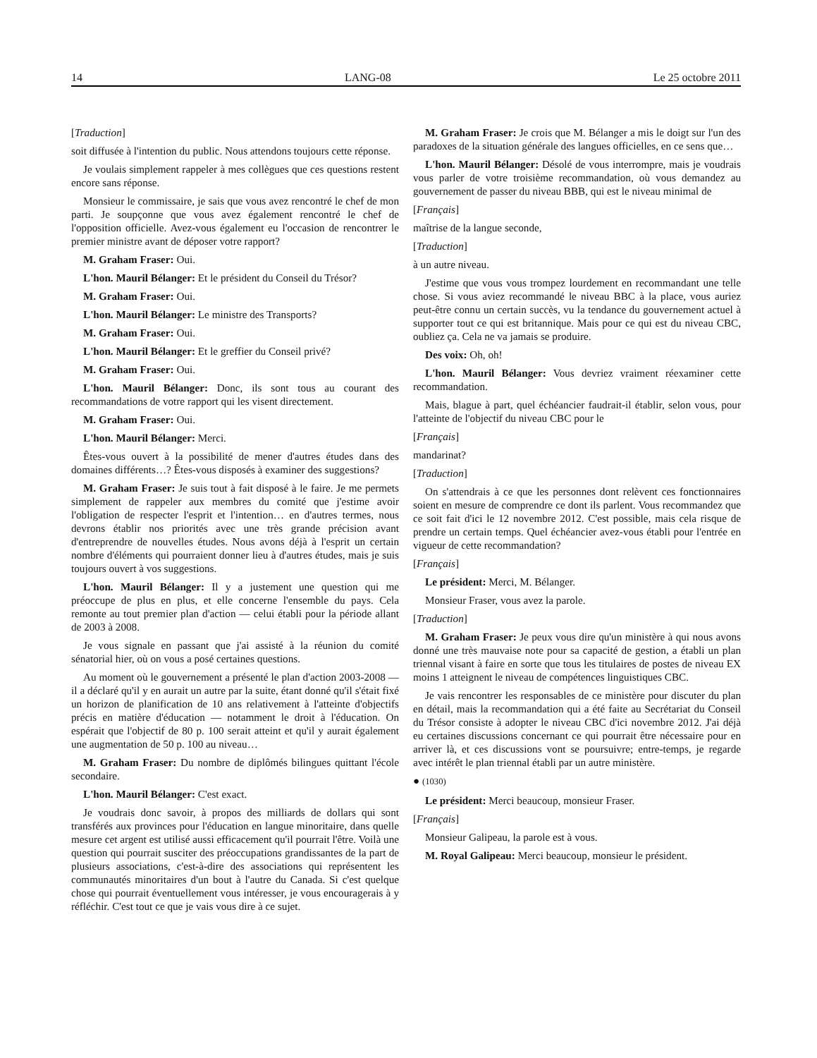14 LANG-08 Le 25 octobre 2011
[Traduction]
soit diffusée à l'intention du public. Nous attendons toujours cette réponse.
Je voulais simplement rappeler à mes collègues que ces questions restent encore sans réponse.
Monsieur le commissaire, je sais que vous avez rencontré le chef de mon parti. Je soupçonne que vous avez également rencontré le chef de l'opposition officielle. Avez-vous également eu l'occasion de rencontrer le premier ministre avant de déposer votre rapport?
M. Graham Fraser: Oui.
L'hon. Mauril Bélanger: Et le président du Conseil du Trésor?
M. Graham Fraser: Oui.
L'hon. Mauril Bélanger: Le ministre des Transports?
M. Graham Fraser: Oui.
L'hon. Mauril Bélanger: Et le greffier du Conseil privé?
M. Graham Fraser: Oui.
L'hon. Mauril Bélanger: Donc, ils sont tous au courant des recommandations de votre rapport qui les visent directement.
M. Graham Fraser: Oui.
L'hon. Mauril Bélanger: Merci.
Êtes-vous ouvert à la possibilité de mener d'autres études dans des domaines différents…? Êtes-vous disposés à examiner des suggestions?
M. Graham Fraser: Je suis tout à fait disposé à le faire. Je me permets simplement de rappeler aux membres du comité que j'estime avoir l'obligation de respecter l'esprit et l'intention… en d'autres termes, nous devrons établir nos priorités avec une très grande précision avant d'entreprendre de nouvelles études. Nous avons déjà à l'esprit un certain nombre d'éléments qui pourraient donner lieu à d'autres études, mais je suis toujours ouvert à vos suggestions.
L'hon. Mauril Bélanger: Il y a justement une question qui me préoccupe de plus en plus, et elle concerne l'ensemble du pays. Cela remonte au tout premier plan d'action — celui établi pour la période allant de 2003 à 2008.
Je vous signale en passant que j'ai assisté à la réunion du comité sénatorial hier, où on vous a posé certaines questions.
Au moment où le gouvernement a présenté le plan d'action 2003-2008 — il a déclaré qu'il y en aurait un autre par la suite, étant donné qu'il s'était fixé un horizon de planification de 10 ans relativement à l'atteinte d'objectifs précis en matière d'éducation — notamment le droit à l'éducation. On espérait que l'objectif de 80 p. 100 serait atteint et qu'il y aurait également une augmentation de 50 p. 100 au niveau…
M. Graham Fraser: Du nombre de diplômés bilingues quittant l'école secondaire.
L'hon. Mauril Bélanger: C'est exact.
Je voudrais donc savoir, à propos des milliards de dollars qui sont transférés aux provinces pour l'éducation en langue minoritaire, dans quelle mesure cet argent est utilisé aussi efficacement qu'il pourrait l'être. Voilà une question qui pourrait susciter des préoccupations grandissantes de la part de plusieurs associations, c'est-à-dire des associations qui représentent les communautés minoritaires d'un bout à l'autre du Canada. Si c'est quelque chose qui pourrait éventuellement vous intéresser, je vous encouragerais à y réfléchir. C'est tout ce que je vais vous dire à ce sujet.
M. Graham Fraser: Je crois que M. Bélanger a mis le doigt sur l'un des paradoxes de la situation générale des langues officielles, en ce sens que…
L'hon. Mauril Bélanger: Désolé de vous interrompre, mais je voudrais vous parler de votre troisième recommandation, où vous demandez au gouvernement de passer du niveau BBB, qui est le niveau minimal de
[Français]
maîtrise de la langue seconde,
[Traduction]
à un autre niveau.
J'estime que vous vous trompez lourdement en recommandant une telle chose. Si vous aviez recommandé le niveau BBC à la place, vous auriez peut-être connu un certain succès, vu la tendance du gouvernement actuel à supporter tout ce qui est britannique. Mais pour ce qui est du niveau CBC, oubliez ça. Cela ne va jamais se produire.
Des voix: Oh, oh!
L'hon. Mauril Bélanger: Vous devriez vraiment réexaminer cette recommandation.
Mais, blague à part, quel échéancier faudrait-il établir, selon vous, pour l'atteinte de l'objectif du niveau CBC pour le
[Français]
mandarinat?
[Traduction]
On s'attendrais à ce que les personnes dont relèvent ces fonctionnaires soient en mesure de comprendre ce dont ils parlent. Vous recommandez que ce soit fait d'ici le 12 novembre 2012. C'est possible, mais cela risque de prendre un certain temps. Quel échéancier avez-vous établi pour l'entrée en vigueur de cette recommandation?
[Français]
Le président: Merci, M. Bélanger.
Monsieur Fraser, vous avez la parole.
[Traduction]
M. Graham Fraser: Je peux vous dire qu'un ministère à qui nous avons donné une très mauvaise note pour sa capacité de gestion, a établi un plan triennal visant à faire en sorte que tous les titulaires de postes de niveau EX moins 1 atteignent le niveau de compétences linguistiques CBC.
Je vais rencontrer les responsables de ce ministère pour discuter du plan en détail, mais la recommandation qui a été faite au Secrétariat du Conseil du Trésor consiste à adopter le niveau CBC d'ici novembre 2012. J'ai déjà eu certaines discussions concernant ce qui pourrait être nécessaire pour en arriver là, et ces discussions vont se poursuivre; entre-temps, je regarde avec intérêt le plan triennal établi par un autre ministère.
● (1030)
Le président: Merci beaucoup, monsieur Fraser.
[Français]
Monsieur Galipeau, la parole est à vous.
M. Royal Galipeau: Merci beaucoup, monsieur le président.